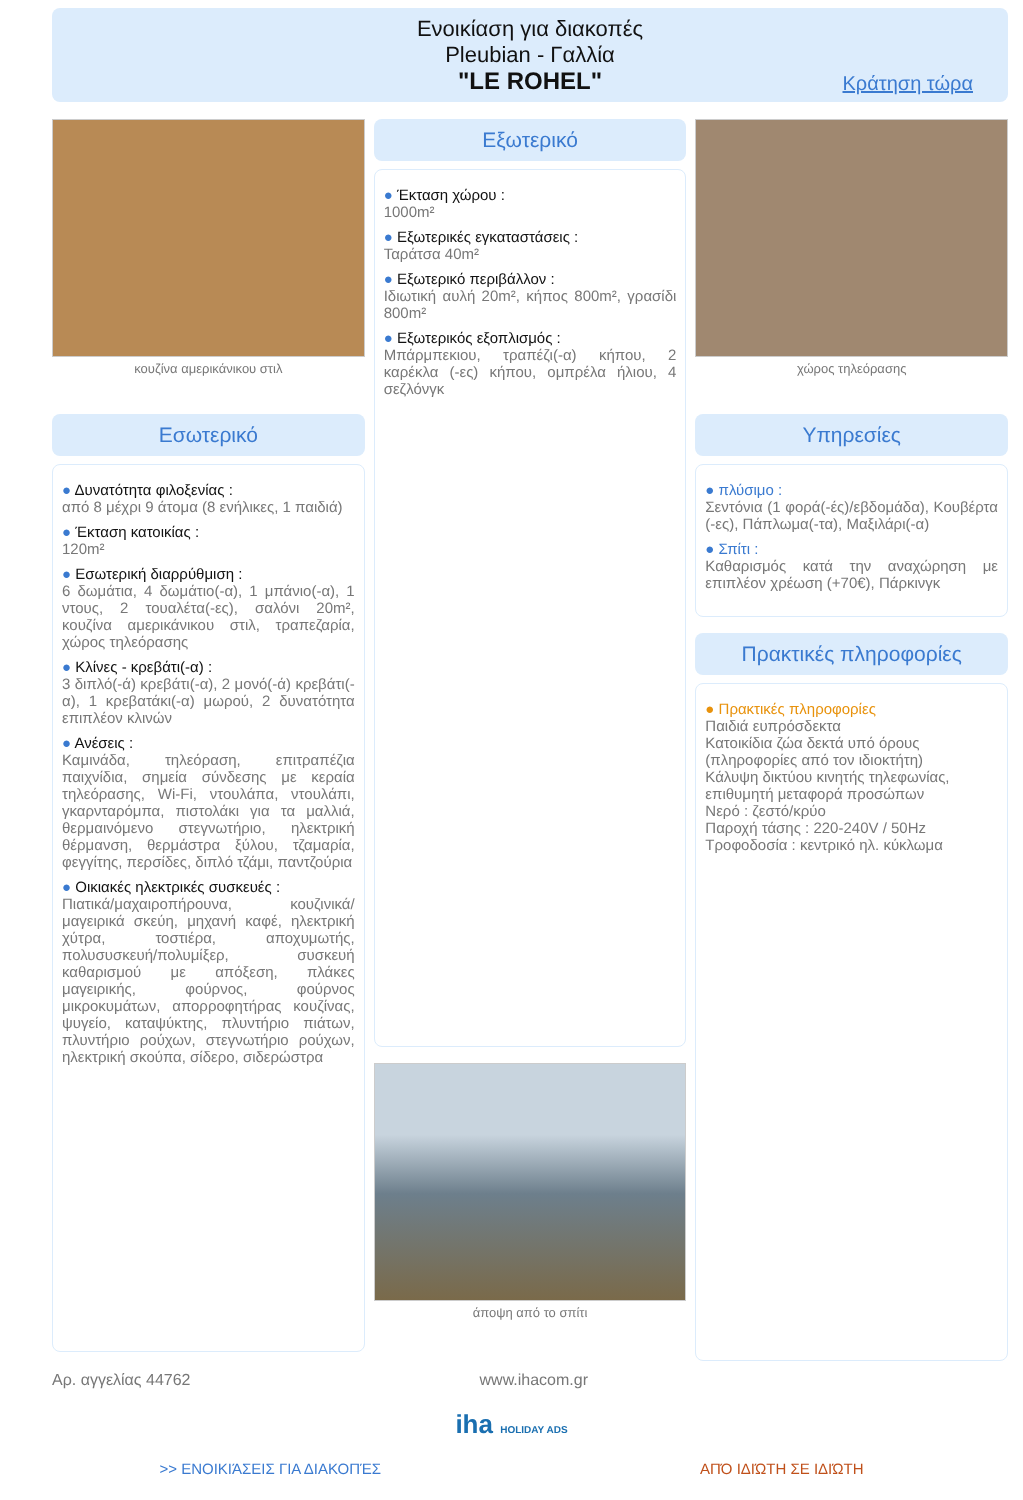Ενοικίαση για διακοπές
Pleubian - Γαλλία
"LE ROHEL"
Κράτηση τώρα
κουζίνα αμερικάνικου στιλ
Εσωτερικό
● Δυνατότητα φιλοξενίας :
από 8 μέχρι 9 άτομα (8 ενήλικες, 1 παιδιά)
● Έκταση κατοικίας :
120m²
● Εσωτερική διαρρύθμιση :
6 δωμάτια, 4 δωμάτιο(-α), 1 μπάνιο(-α), 1 ντους, 2 τουαλέτα(-ες), σαλόνι 20m², κουζίνα αμερικάνικου στιλ, τραπεζαρία, χώρος τηλεόρασης
● Κλίνες - κρεβάτι(-α) :
3 διπλό(-ά) κρεβάτι(-α), 2 μονό(-ά) κρεβάτι(-α), 1 κρεβατάκι(-α) μωρού, 2 δυνατότητα επιπλέον κλινών
● Ανέσεις :
Καμινάδα, τηλεόραση, επιτραπέζια παιχνίδια, σημεία σύνδεσης με κεραία τηλεόρασης, Wi-Fi, ντουλάπα, ντουλάπι, γκαρνταρόμπα, πιστολάκι για τα μαλλιά, θερμαινόμενο στεγνωτήριο, ηλεκτρική θέρμανση, θερμάστρα ξύλου, τζαμαρία, φεγγίτης, περσίδες, διπλό τζάμι, παντζούρια
● Οικιακές ηλεκτρικές συσκευές :
Πιατικά/μαχαιροπήρουνα, κουζινικά/μαγειρικά σκεύη, μηχανή καφέ, ηλεκτρική χύτρα, τοστιέρα, αποχυμωτής, πολυσυσκευή/πολυμίξερ, συσκευή καθαρισμού με απόξεση, πλάκες μαγειρικής, φούρνος, φούρνος μικροκυμάτων, απορροφητήρας κουζίνας, ψυγείο, καταψύκτης, πλυντήριο πιάτων, πλυντήριο ρούχων, στεγνωτήριο ρούχων, ηλεκτρική σκούπα, σίδερο, σιδερώστρα
Εξωτερικό
● Έκταση χώρου :
1000m²
● Εξωτερικές εγκαταστάσεις :
Ταράτσα 40m²
● Εξωτερικό περιβάλλον :
Ιδιωτική αυλή 20m², κήπος 800m², γρασίδι 800m²
● Εξωτερικός εξοπλισμός :
Μπάρμπεκιου, τραπέζι(-α) κήπου, 2 καρέκλα (-ες) κήπου, ομπρέλα ήλιου, 4 σεζλόνγκ
άποψη από το σπίτι
χώρος τηλεόρασης
Υπηρεσίες
● πλύσιμο :
Σεντόνια (1 φορά(-ές)/εβδομάδα), Κουβέρτα (-ες), Πάπλωμα(-τα), Μαξιλάρι(-α)
● Σπίτι :
Καθαρισμός κατά την αναχώρηση με επιπλέον χρέωση (+70€), Πάρκινγκ
Πρακτικές πληροφορίες
● Πρακτικές πληροφορίες
Παιδιά ευπρόσδεκτα
Κατοικίδια ζώα δεκτά υπό όρους (πληροφορίες από τον ιδιοκτήτη)
Κάλυψη δικτύου κινητής τηλεφωνίας, επιθυμητή μεταφορά προσώπων
Νερό : ζεστό/κρύο
Παροχή τάσης : 220-240V / 50Hz
Τροφοδοσία : κεντρικό ηλ. κύκλωμα
Αρ. αγγελίας 44762 www.ihacom.gr
iha HOLIDAY ADS
>> ΕΝΟΙΚΙΆΣΕΙΣ ΓΙΑ ΔΙΑΚΟΠΈΣ ΑΠΌ ΙΔΙΏΤΗ ΣΕ ΙΔΙΏΤΗ